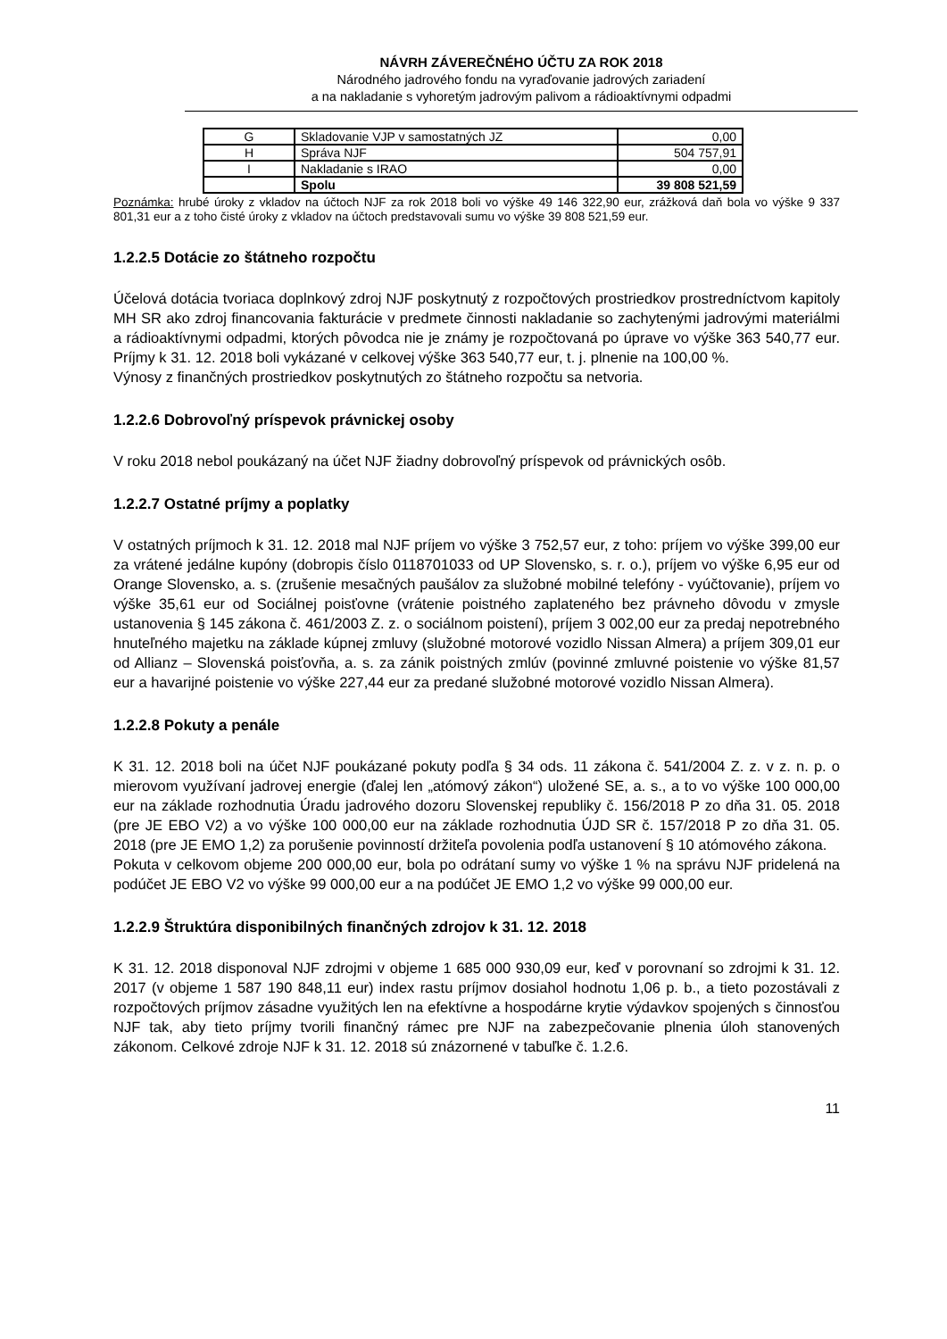NÁVRH ZÁVEREČNÉHO ÚČTU ZA ROK 2018
Národného jadrového fondu na vyraďovanie jadrových zariadení
a na nakladanie s vyhoretým jadrovým palivom a rádioaktívnymi odpadmi
| G | Skladovanie VJP v samostatných JZ | 0,00 |
| H | Správa NJF | 504 757,91 |
| I | Nakladanie s IRAO | 0,00 |
| | Spolu | 39 808 521,59 |
Poznámka: hrubé úroky z vkladov na účtoch NJF za rok 2018 boli vo výške 49 146 322,90 eur, zrážková daň bola vo výške 9 337 801,31 eur a z toho čisté úroky z vkladov na účtoch predstavovali sumu vo výške 39 808 521,59 eur.
1.2.2.5 Dotácie zo štátneho rozpočtu
Účelová dotácia tvoriaca doplnkový zdroj NJF poskytnutý z rozpočtových prostriedkov prostredníctvom kapitoly MH SR ako zdroj financovania fakturácie v predmete činnosti nakladanie so zachytenými jadrovými materiálmi a rádioaktívnymi odpadmi, ktorých pôvodca nie je známy je rozpočtovaná po úprave vo výške 363 540,77 eur. Príjmy k 31. 12. 2018 boli vykázané v celkovej výške 363 540,77 eur, t. j. plnenie na 100,00 %.
Výnosy z finančných prostriedkov poskytnutých zo štátneho rozpočtu sa netvoria.
1.2.2.6 Dobrovoľný príspevok právnickej osoby
V roku 2018 nebol poukázaný na účet NJF žiadny dobrovoľný príspevok od právnických osôb.
1.2.2.7 Ostatné príjmy a poplatky
V ostatných príjmoch k 31. 12. 2018 mal NJF príjem vo výške 3 752,57 eur, z toho: príjem vo výške 399,00 eur za vrátené jedálne kupóny (dobropis číslo 0118701033 od UP Slovensko, s. r. o.), príjem vo výške 6,95 eur od Orange Slovensko, a. s. (zrušenie mesačných paušálov za služobné mobilné telefóny - vyúčtovanie), príjem vo výške 35,61 eur od Sociálnej poisťovne (vrátenie poistného zaplateného bez právneho dôvodu v zmysle ustanovenia § 145 zákona č. 461/2003 Z. z. o sociálnom poistení), príjem 3 002,00 eur za predaj nepotrebného hnuteľného majetku na základe kúpnej zmluvy (služobné motorové vozidlo Nissan Almera) a príjem 309,01 eur od Allianz – Slovenská poisťovňa, a. s. za zánik poistných zmlúv (povinné zmluvné poistenie vo výške 81,57 eur a havarijné poistenie vo výške 227,44 eur za predané služobné motorové vozidlo Nissan Almera).
1.2.2.8 Pokuty a penále
K 31. 12. 2018 boli na účet NJF poukázané pokuty podľa § 34 ods. 11 zákona č. 541/2004 Z. z. v z. n. p. o mierovom využívaní jadrovej energie (ďalej len „atómový zákon“) uložené SE, a. s., a to vo výške 100 000,00 eur na základe rozhodnutia Úradu jadrového dozoru Slovenskej republiky č. 156/2018 P zo dňa 31. 05. 2018 (pre JE EBO V2) a vo výške 100 000,00 eur na základe rozhodnutia ÚJD SR č. 157/2018 P zo dňa 31. 05. 2018 (pre JE EMO 1,2) za porušenie povinností držiteľa povolenia podľa ustanovení § 10 atómového zákona.
Pokuta v celkovom objeme 200 000,00 eur, bola po odrátaní sumy vo výške 1 % na správu NJF pridelená na podúčet JE EBO V2 vo výške 99 000,00 eur a na podúčet JE EMO 1,2 vo výške 99 000,00 eur.
1.2.2.9 Štruktúra disponibilných finančných zdrojov k 31. 12. 2018
K 31. 12. 2018 disponoval NJF zdrojmi v objeme 1 685 000 930,09 eur, keď v porovnaní so zdrojmi k 31. 12. 2017 (v objeme 1 587 190 848,11 eur) index rastu príjmov dosiahol hodnotu 1,06 p. b., a tieto pozostávali z rozpočtových príjmov zásadne využitých len na efektívne a hospodárne krytie výdavkov spojených s činnosťou NJF tak, aby tieto príjmy tvorili finančný rámec pre NJF na zabezpečovanie plnenia úloh stanovených zákonom. Celkové zdroje NJF k 31. 12. 2018 sú znázornené v tabuľke č. 1.2.6.
11